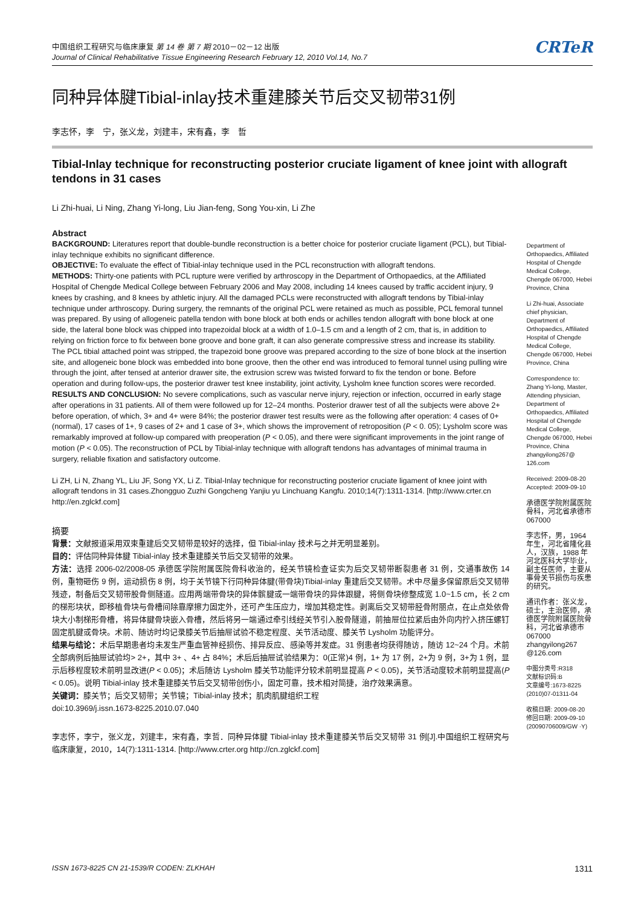中国组织工程研究与临床康复 第 14 卷 第 7 期 2010－02－12 出版
Journal of Clinical Rehabilitative Tissue Engineering Research February 12, 2010 Vol.14, No.7
CRTeR
同种异体腱Tibial-inlay技术重建膝关节后交叉韧带31例
李志怀，李　宁，张义龙，刘建丰，宋有鑫，李　哲
Tibial-Inlay technique for reconstructing posterior cruciate ligament of knee joint with allograft tendons in 31 cases
Li Zhi-huai, Li Ning, Zhang Yi-long, Liu Jian-feng, Song You-xin, Li Zhe
Abstract
BACKGROUND: Literatures report that double-bundle reconstruction is a better choice for posterior cruciate ligament (PCL), but Tibial-inlay technique exhibits no significant difference.
OBJECTIVE: To evaluate the effect of Tibial-inlay technique used in the PCL reconstruction with allograft tendons.
METHODS: Thirty-one patients with PCL rupture were verified by arthroscopy in the Department of Orthopaedics, at the Affiliated Hospital of Chengde Medical College between February 2006 and May 2008, including 14 knees caused by traffic accident injury, 9 knees by crashing, and 8 knees by athletic injury. All the damaged PCLs were reconstructed with allograft tendons by Tibial-inlay technique under arthroscopy. During surgery, the remnants of the original PCL were retained as much as possible, PCL femoral tunnel was prepared. By using of allogeneic patella tendon with bone block at both ends or achilles tendon allograft with bone block at one side, the lateral bone block was chipped into trapezoidal block at a width of 1.0–1.5 cm and a length of 2 cm, that is, in addition to relying on friction force to fix between bone groove and bone graft, it can also generate compressive stress and increase its stability. The PCL tibial attached point was stripped, the trapezoid bone groove was prepared according to the size of bone block at the insertion site, and allogeneic bone block was embedded into bone groove, then the other end was introduced to femoral tunnel using pulling wire through the joint, after tensed at anterior drawer site, the extrusion screw was twisted forward to fix the tendon or bone. Before operation and during follow-ups, the posterior drawer test knee instability, joint activity, Lysholm knee function scores were recorded.
RESULTS AND CONCLUSION: No severe complications, such as vascular nerve injury, rejection or infection, occurred in early stage after operations in 31 patients. All of them were followed up for 12–24 months. Posterior drawer test of all the subjects were above 2+ before operation, of which, 3+ and 4+ were 84%; the posterior drawer test results were as the following after operation: 4 cases of 0+ (normal), 17 cases of 1+, 9 cases of 2+ and 1 case of 3+, which shows the improvement of retroposition (P < 0. 05); Lysholm score was remarkably improved at follow-up compared with preoperation (P < 0.05), and there were significant improvements in the joint range of motion (P < 0.05). The reconstruction of PCL by Tibial-inlay technique with allograft tendons has advantages of minimal trauma in surgery, reliable fixation and satisfactory outcome.
Li ZH, Li N, Zhang YL, Liu JF, Song YX, Li Z. Tibial-Inlay technique for reconstructing posterior cruciate ligament of knee joint with allograft tendons in 31 cases.Zhongguo Zuzhi Gongcheng Yanjiu yu Linchuang Kangfu. 2010;14(7):1311-1314. [http://www.crter.cn http://en.zglckf.com]
摘要
背景：文献报道采用双束重建后交叉韧带是较好的选择，但 Tibial-inlay 技术与之并无明显差别。
目的：评估同种异体腱 Tibial-inlay 技术重建膝关节后交叉韧带的效果。
方法：选择 2006-02/2008-05 承德医学院附属医院骨科收治的，经关节镜检查证实为后交叉韧带断裂患者 31 例，交通事故伤 14 例，重物砸伤 9 例，运动损伤 8 例，均于关节镜下行同种异体腱(带骨块)Tibial-inlay 重建后交叉韧带。术中尽量多保留原后交叉韧带残迹，制备后交叉韧带股骨侧隧道。应用两端带骨块的异体髌腱或一端带骨块的异体跟腱，将侧骨块修整成宽 1.0~1.5 cm，长 2 cm 的梯形块状，即移植骨块与骨槽间除靠摩擦力固定外，还可产生压应力，增加其稳定性。剥离后交叉韧带胫骨附丽点，在止点处依骨块大小制梯形骨槽，将异体腱骨块嵌入骨槽，然后将另一端通过牵引线经关节引入股骨隧道，前抽屉位拉紧后由外向内拧入挤压螺钉固定肌腱或骨块。术前、随访时均记录膝关节后抽屉试验不稳定程度、关节活动度、膝关节 Lysholm 功能评分。
结果与结论：术后早期患者均未发生严重血管神经损伤、排异反应、感染等并发症。31 例患者均获得随访，随访 12~24 个月。术前全部病例后抽屉试验均> 2+，其中 3+ 、4+ 占 84%；术后后抽屉试验结果为：0(正常)4 例，1+ 为 17 例，2+为 9 例，3+为 1 例，显示后移程度较术前明显改进(P < 0.05)；术后随访 Lysholm 膝关节功能评分较术前明显提高 P < 0.05)，关节活动度较术前明显提高(P < 0.05)。说明 Tibial-inlay 技术重建膝关节后交叉韧带创伤小，固定可靠，技术相对简捷，治疗效果满意。
关键词：膝关节；后交叉韧带；关节镜；Tibial-inlay 技术；肌肉肌腱组织工程
doi:10.3969/j.issn.1673-8225.2010.07.040
李志怀，李宁，张义龙，刘建丰，宋有鑫，李哲．同种异体腱 Tibial-inlay 技术重建膝关节后交叉韧带 31 例[J].中国组织工程研究与临床康复，2010，14(7):1311-1314. [http://www.crter.org http://cn.zglckf.com]
Department of Orthopaedics, Affiliated Hospital of Chengde Medical College, Chengde 067000, Hebei Province, China
Li Zhi-huai, Associate chief physician, Department of Orthopaedics, Affiliated Hospital of Chengde Medical College, Chengde 067000, Hebei Province, China
Correspondence to: Zhang Yi-long, Master, Attending physician, Department of Orthopaedics, Affiliated Hospital of Chengde Medical College, Chengde 067000, Hebei Province, China zhangyilong267@ 126.com
Received: 2009-08-20
Accepted: 2009-09-10
承德医学院附属医院骨科，河北省承德市 067000
李志怀，男，1964 年生，河北省隆化县人，汉族，1988 年河北医科大学毕业，副主任医师，主要从事骨关节损伤与疾患的研究。
通讯作者：张义龙，硕士，主治医师，承德医学院附属医院骨科，河北省承德市 067000 zhangyilong267 @126.com
中图分类号:R318
文献标识码:B
文章编号:1673-8225 (2010)07-01311-04
收稿日期: 2009-08-20
修回日期: 2009-09-10
(20090706009/GW ·Y)
ISSN 1673-8225 CN 21-1539/R CODEN: ZLKHAH 1311